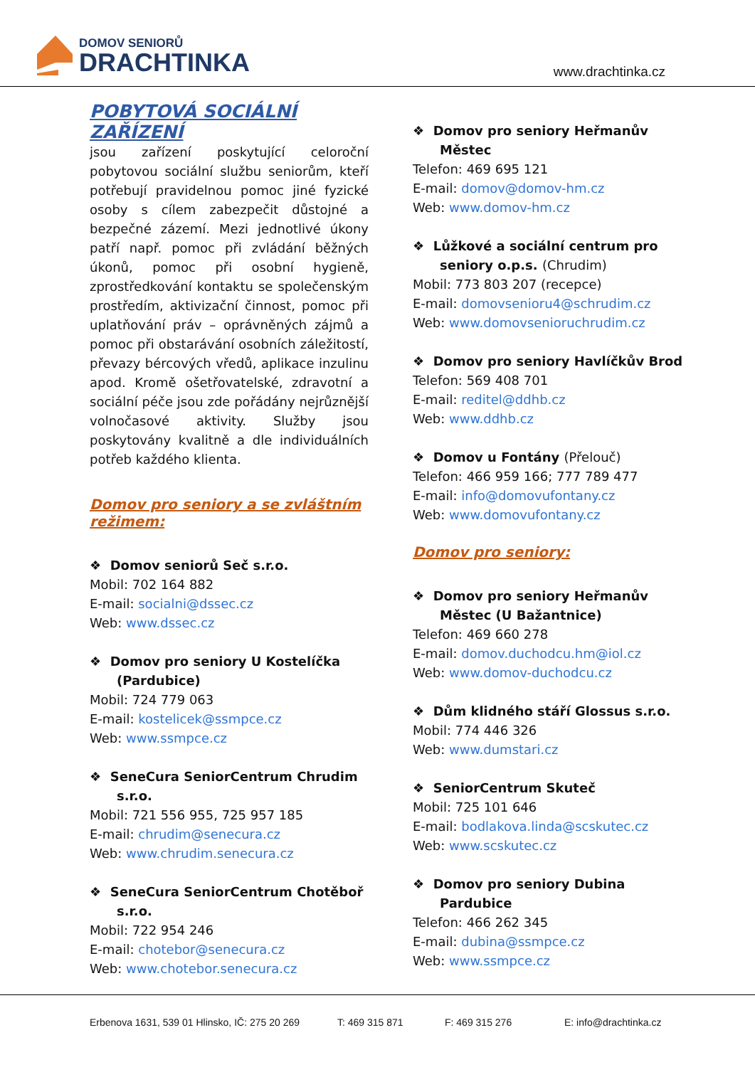DOMOV SENIORŮ
DRACHTINKA
www.drachtinka.cz
POBYTOVÁ SOCIÁLNÍ ZAŘÍZENÍ
jsou zařízení poskytující celoroční pobytovou sociální službu seniorům, kteří potřebují pravidelnou pomoc jiné fyzické osoby s cílem zabezpečit důstojné a bezpečné zázemí. Mezi jednotlivé úkony patří např. pomoc při zvládání běžných úkonů, pomoc při osobní hygieně, zprostředkování kontaktu se společenským prostředím, aktivizační činnost, pomoc při uplatňování práv – oprávněných zájmů a pomoc při obstarávání osobních záležitostí, převazy bércových vředů, aplikace inzulinu apod. Kromě ošetřovatelské, zdravotní a sociální péče jsou zde pořádány nejrůznější volnočasové aktivity. Služby jsou poskytovány kvalitně a dle individuálních potřeb každého klienta.
Domov pro seniory a se zvláštním režimem:
❖ Domov seniorů Seč s.r.o.
Mobil: 702 164 882
E-mail: socialni@dssec.cz
Web: www.dssec.cz
❖ Domov pro seniory U Kostelíčka (Pardubice)
Mobil: 724 779 063
E-mail: kostelicek@ssmpce.cz
Web: www.ssmpce.cz
❖ SeneCura SeniorCentrum Chrudim s.r.o.
Mobil: 721 556 955, 725 957 185
E-mail: chrudim@senecura.cz
Web: www.chrudim.senecura.cz
❖ SeneCura SeniorCentrum Chotěboř s.r.o.
Mobil: 722 954 246
E-mail: chotebor@senecura.cz
Web: www.chotebor.senecura.cz
❖ Domov pro seniory Heřmanův Městec
Telefon: 469 695 121
E-mail: domov@domov-hm.cz
Web: www.domov-hm.cz
❖ Lůžkové a sociální centrum pro seniory o.p.s. (Chrudim)
Mobil: 773 803 207 (recepce)
E-mail: domovsenioru4@schrudim.cz
Web: www.domovsenioruchrudim.cz
❖ Domov pro seniory Havlíčkův Brod
Telefon: 569 408 701
E-mail: reditel@ddhb.cz
Web: www.ddhb.cz
❖ Domov u Fontány (Přelouč)
Telefon: 466 959 166; 777 789 477
E-mail: info@domovufontany.cz
Web: www.domovufontany.cz
Domov pro seniory:
❖ Domov pro seniory Heřmanův Městec (U Bažantnice)
Telefon: 469 660 278
E-mail: domov.duchodcu.hm@iol.cz
Web: www.domov-duchodcu.cz
❖ Dům klidného stáří Glossus s.r.o.
Mobil: 774 446 326
Web: www.dumstari.cz
❖ SeniorCentrum Skuteč
Mobil: 725 101 646
E-mail: bodlakova.linda@scskutec.cz
Web: www.scskutec.cz
❖ Domov pro seniory Dubina Pardubice
Telefon: 466 262 345
E-mail: dubina@ssmpce.cz
Web: www.ssmpce.cz
Erbenova 1631, 539 01 Hlinsko, IČ: 275 20 269 T: 469 315 871 F: 469 315 276 E: info@drachtinka.cz